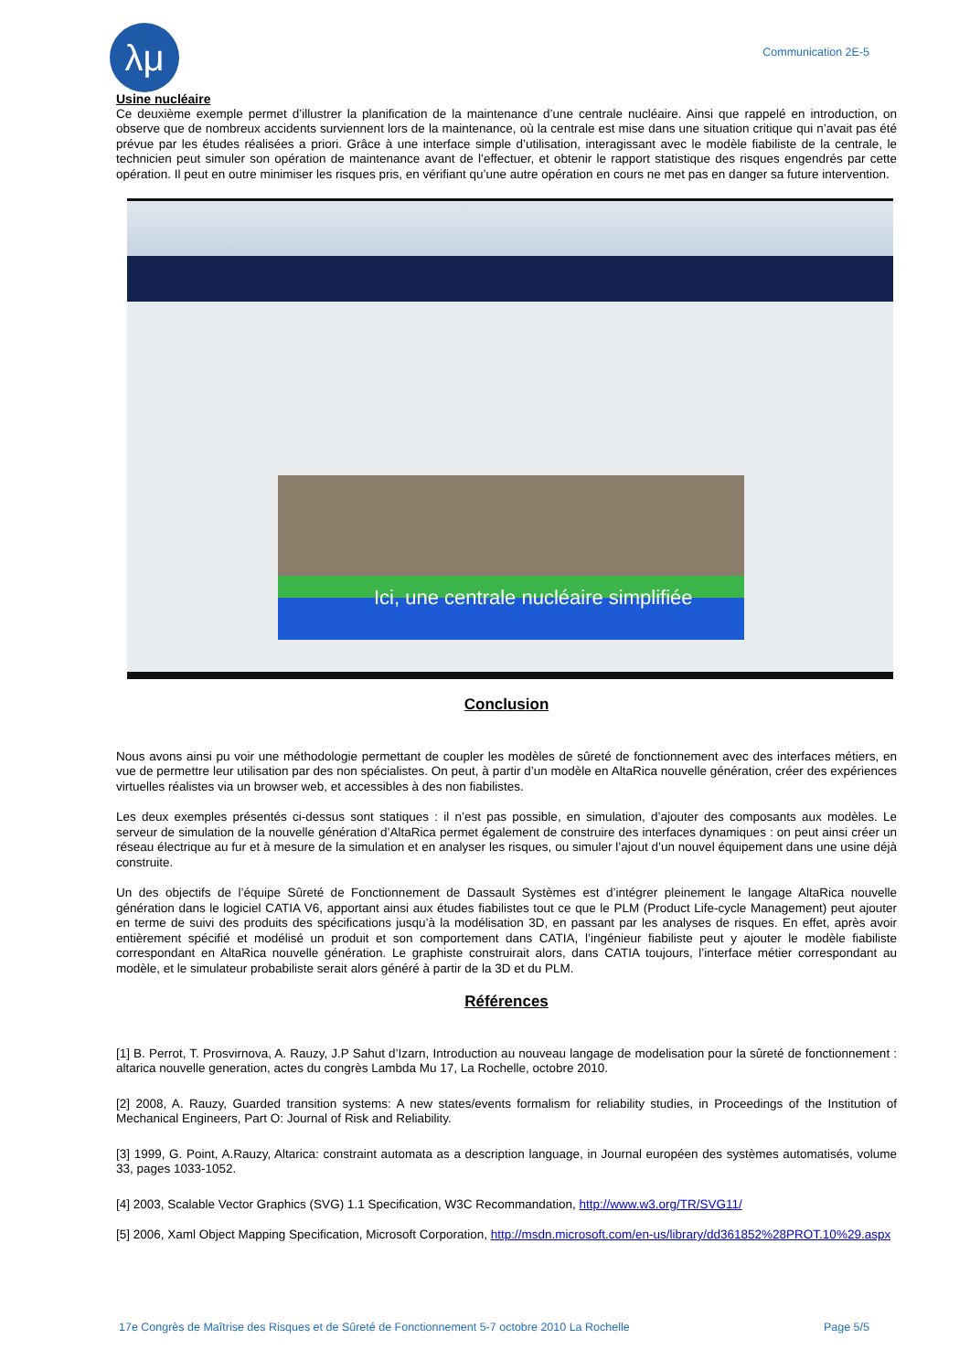λμ
Communication 2E-5
Usine nucléaire
Ce deuxième exemple permet d’illustrer la planification de la maintenance d’une centrale nucléaire. Ainsi que rappelé en introduction, on observe que de nombreux accidents surviennent lors de la maintenance, où la centrale est mise dans une situation critique qui n’avait pas été prévue par les études réalisées a priori. Grâce à une interface simple d’utilisation, interagissant avec le modèle fiabiliste de la centrale, le technicien peut simuler son opération de maintenance avant de l’effectuer, et obtenir le rapport statistique des risques engendrés par cette opération. Il peut en outre minimiser les risques pris, en vérifiant qu’une autre opération en cours ne met pas en danger sa future intervention.
Ici, une centrale nucléaire simplifiée
Conclusion
Nous avons ainsi pu voir une méthodologie permettant de coupler les modèles de sûreté de fonctionnement avec des interfaces métiers, en vue de permettre leur utilisation par des non spécialistes. On peut, à partir d’un modèle en AltaRica nouvelle génération, créer des expériences virtuelles réalistes via un browser web, et accessibles à des non fiabilistes.
Les deux exemples présentés ci-dessus sont statiques : il n’est pas possible, en simulation, d’ajouter des composants aux modèles. Le serveur de simulation de la nouvelle génération d’AltaRica permet également de construire des interfaces dynamiques : on peut ainsi créer un réseau électrique au fur et à mesure de la simulation et en analyser les risques, ou simuler l’ajout d’un nouvel équipement dans une usine déjà construite.
Un des objectifs de l’équipe Sûreté de Fonctionnement de Dassault Systèmes est d’intégrer pleinement le langage AltaRica nouvelle génération dans le logiciel CATIA V6, apportant ainsi aux études fiabilistes tout ce que le PLM (Product Life-cycle Management) peut ajouter en terme de suivi des produits des spécifications jusqu’à la modélisation 3D, en passant par les analyses de risques. En effet, après avoir entièrement spécifié et modélisé un produit et son comportement dans CATIA, l’ingénieur fiabiliste peut y ajouter le modèle fiabiliste correspondant en AltaRica nouvelle génération. Le graphiste construirait alors, dans CATIA toujours, l’interface métier correspondant au modèle, et le simulateur probabiliste serait alors généré à partir de la 3D et du PLM.
Références
[1] B. Perrot, T. Prosvirnova, A. Rauzy, J.P Sahut d’Izarn, Introduction au nouveau langage de modelisation pour la sûreté de fonctionnement : altarica nouvelle generation, actes du congrès Lambda Mu 17, La Rochelle, octobre 2010.
[2] 2008, A. Rauzy, Guarded transition systems: A new states/events formalism for reliability studies, in Proceedings of the Institution of Mechanical Engineers, Part O: Journal of Risk and Reliability.
[3] 1999, G. Point, A.Rauzy, Altarica: constraint automata as a description language, in Journal européen des systèmes automatisés, volume 33, pages 1033-1052.
[4] 2003, Scalable Vector Graphics (SVG) 1.1 Specification, W3C Recommandation, http://www.w3.org/TR/SVG11/
[5] 2006, Xaml Object Mapping Specification, Microsoft Corporation, http://msdn.microsoft.com/en-us/library/dd361852%28PROT.10%29.aspx
17e Congrès de Maîtrise des Risques et de Sûreté de Fonctionnement 5-7 octobre 2010 La Rochelle Page 5/5